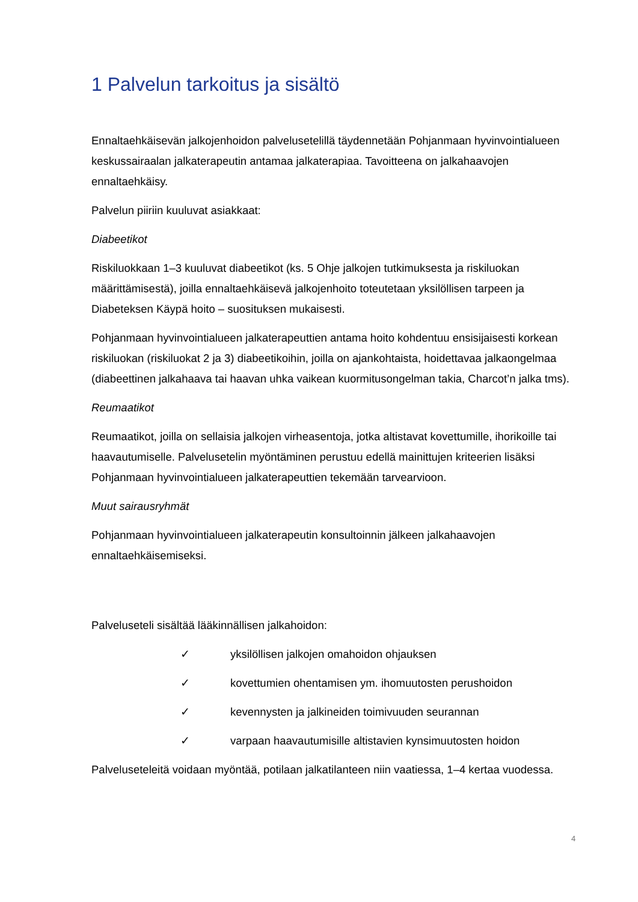1 Palvelun tarkoitus ja sisältö
Ennaltaehkäisevän jalkojenhoidon palvelusetelillä täydennetään Pohjanmaan hyvinvointialueen keskussairaalan jalkaterapeutin antamaa jalkaterapiaa. Tavoitteena on jalkahaavojen ennaltaehkäisy.
Palvelun piiriin kuuluvat asiakkaat:
Diabeetikot
Riskiluokkaan 1–3 kuuluvat diabeetikot (ks. 5 Ohje jalkojen tutkimuksesta ja riskiluokan määrittämisestä), joilla ennaltaehkäisevä jalkojenhoito toteutetaan yksilöllisen tarpeen ja Diabeteksen Käypä hoito – suosituksen mukaisesti.
Pohjanmaan hyvinvointialueen jalkaterapeuttien antama hoito kohdentuu ensisijaisesti korkean riskiluokan (riskiluokat 2 ja 3) diabeetikoihin, joilla on ajankohtaista, hoidettavaa jalkaongelmaa (diabeettinen jalkahaava tai haavan uhka vaikean kuormitusongelman takia, Charcot’n jalka tms).
Reumaatikot
Reumaatikot, joilla on sellaisia jalkojen virheasentoja, jotka altistavat kovettumille, ihorikoille tai haavautumiselle. Palvelusetelin myöntäminen perustuu edellä mainittujen kriteerien lisäksi Pohjanmaan hyvinvointialueen jalkaterapeuttien tekemään tarvearvioon.
Muut sairausryhmät
Pohjanmaan hyvinvointialueen jalkaterapeutin konsultoinnin jälkeen jalkahaavojen ennaltaehkäisemiseksi.
Palveluseteli sisältää lääkinnällisen jalkahoidon:
✓ yksilöllisen jalkojen omahoidon ohjauksen
✓ kovettumien ohentamisen ym. ihomuutosten perushoidon
✓ kevennysten ja jalkineiden toimivuuden seurannan
✓ varpaan haavautumisille altistavien kynsimuutosten hoidon
Palveluseteleitä voidaan myöntää, potilaan jalkatilanteen niin vaatiessa, 1–4 kertaa vuodessa.
4